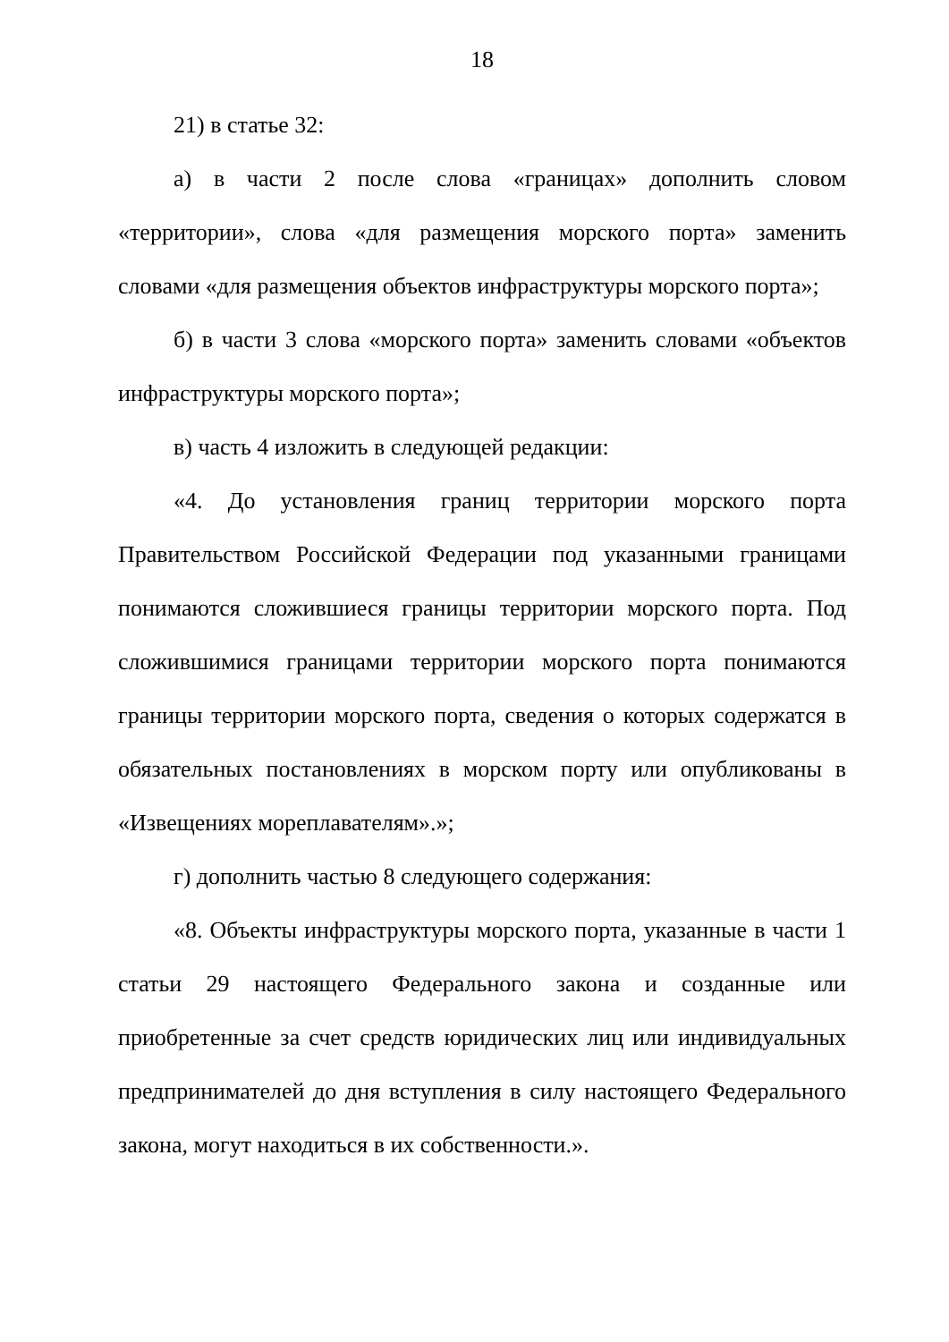18
21) в статье 32:
а) в части 2 после слова «границах» дополнить словом «территории», слова «для размещения морского порта» заменить словами «для размещения объектов инфраструктуры морского порта»;
б) в части 3 слова «морского порта» заменить словами «объектов инфраструктуры морского порта»;
в) часть 4 изложить в следующей редакции:
«4. До установления границ территории морского порта Правительством Российской Федерации под указанными границами понимаются сложившиеся границы территории морского порта. Под сложившимися границами территории морского порта понимаются границы территории морского порта, сведения о которых содержатся в обязательных постановлениях в морском порту или опубликованы в «Извещениях мореплавателям».»;
г) дополнить частью 8 следующего содержания:
«8. Объекты инфраструктуры морского порта, указанные в части 1 статьи 29 настоящего Федерального закона и созданные или приобретенные за счет средств юридических лиц или индивидуальных предпринимателей до дня вступления в силу настоящего Федерального закона, могут находиться в их собственности.».